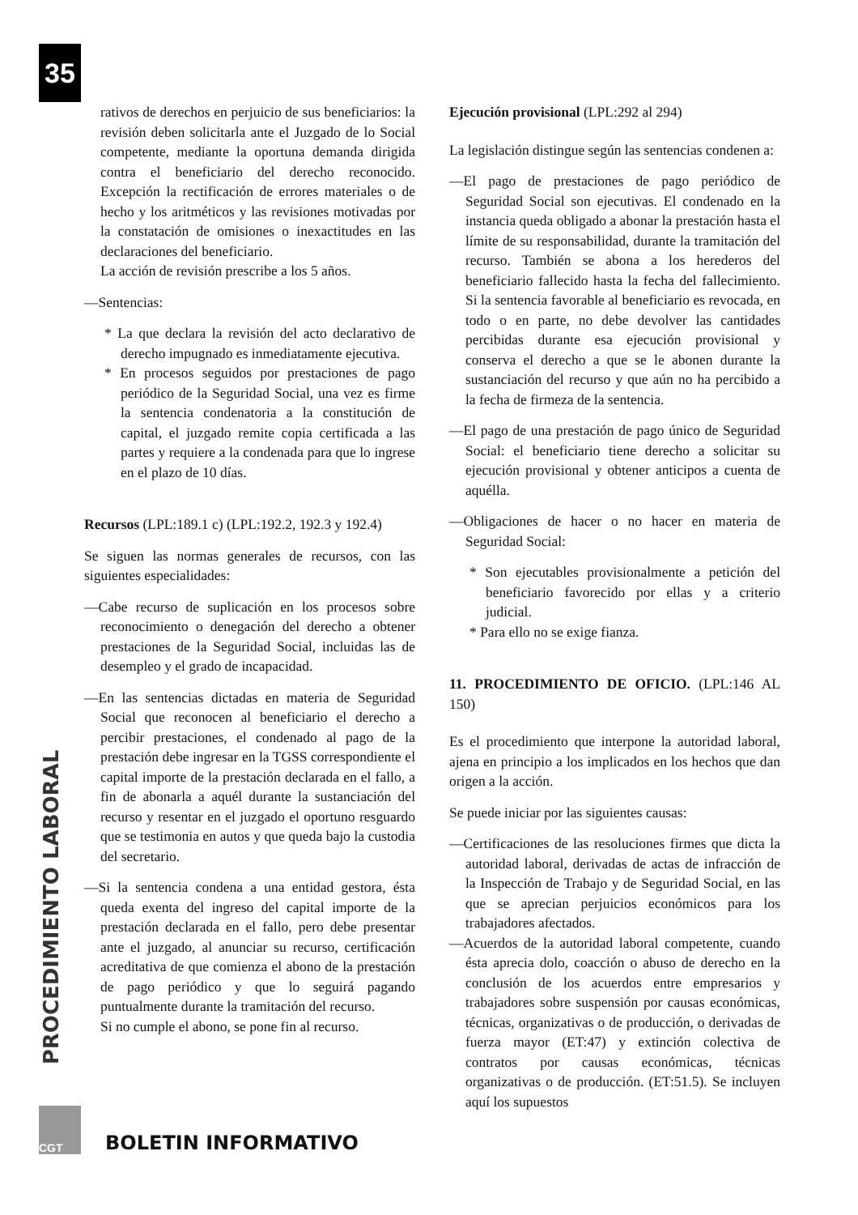35
rativos de derechos en perjuicio de sus beneficiarios: la revisión deben solicitarla ante el Juzgado de lo Social competente, mediante la oportuna demanda dirigida contra el beneficiario del derecho reconocido. Excepción la rectificación de errores materiales o de hecho y los aritméticos y las revisiones motivadas por la constatación de omisiones o inexactitudes en las declaraciones del beneficiario.
La acción de revisión prescribe a los 5 años.
—Sentencias:
* La que declara la revisión del acto declarativo de derecho impugnado es inmediatamente ejecutiva.
* En procesos seguidos por prestaciones de pago periódico de la Seguridad Social, una vez es firme la sentencia condenatoria a la constitución de capital, el juzgado remite copia certificada a las partes y requiere a la condenada para que lo ingrese en el plazo de 10 días.
Recursos (LPL:189.1 c) (LPL:192.2, 192.3 y 192.4)
Se siguen las normas generales de recursos, con las siguientes especialidades:
—Cabe recurso de suplicación en los procesos sobre reconocimiento o denegación del derecho a obtener prestaciones de la Seguridad Social, incluidas las de desempleo y el grado de incapacidad.
—En las sentencias dictadas en materia de Seguridad Social que reconocen al beneficiario el derecho a percibir prestaciones, el condenado al pago de la prestación debe ingresar en la TGSS correspondiente el capital importe de la prestación declarada en el fallo, a fin de abonarla a aquél durante la sustanciación del recurso y resentar en el juzgado el oportuno resguardo que se testimonia en autos y que queda bajo la custodia del secretario.
—Si la sentencia condena a una entidad gestora, ésta queda exenta del ingreso del capital importe de la prestación declarada en el fallo, pero debe presentar ante el juzgado, al anunciar su recurso, certificación acreditativa de que comienza el abono de la prestación de pago periódico y que lo seguirá pagando puntualmente durante la tramitación del recurso.
Si no cumple el abono, se pone fin al recurso.
Ejecución provisional (LPL:292 al 294)
La legislación distingue según las sentencias condenen a:
—El pago de prestaciones de pago periódico de Seguridad Social son ejecutivas. El condenado en la instancia queda obligado a abonar la prestación hasta el límite de su responsabilidad, durante la tramitación del recurso. También se abona a los herederos del beneficiario fallecido hasta la fecha del fallecimiento. Si la sentencia favorable al beneficiario es revocada, en todo o en parte, no debe devolver las cantidades percibidas durante esa ejecución provisional y conserva el derecho a que se le abonen durante la sustanciación del recurso y que aún no ha percibido a la fecha de firmeza de la sentencia.
—El pago de una prestación de pago único de Seguridad Social: el beneficiario tiene derecho a solicitar su ejecución provisional y obtener anticipos a cuenta de aquélla.
—Obligaciones de hacer o no hacer en materia de Seguridad Social:
* Son ejecutables provisionalmente a petición del beneficiario favorecido por ellas y a criterio judicial.
* Para ello no se exige fianza.
11. PROCEDIMIENTO DE OFICIO. (LPL:146 AL 150)
Es el procedimiento que interpone la autoridad laboral, ajena en principio a los implicados en los hechos que dan origen a la acción.
Se puede iniciar por las siguientes causas:
—Certificaciones de las resoluciones firmes que dicta la autoridad laboral, derivadas de actas de infracción de la Inspección de Trabajo y de Seguridad Social, en las que se aprecian perjuicios económicos para los trabajadores afectados.
—Acuerdos de la autoridad laboral competente, cuando ésta aprecia dolo, coacción o abuso de derecho en la conclusión de los acuerdos entre empresarios y trabajadores sobre suspensión por causas económicas, técnicas, organizativas o de producción, o derivadas de fuerza mayor (ET:47) y extinción colectiva de contratos por causas económicas, técnicas organizativas o de producción. (ET:51.5). Se incluyen aquí los supuestos
PROCEDIMIENTO LABORAL
CGT
BOLETIN INFORMATIVO